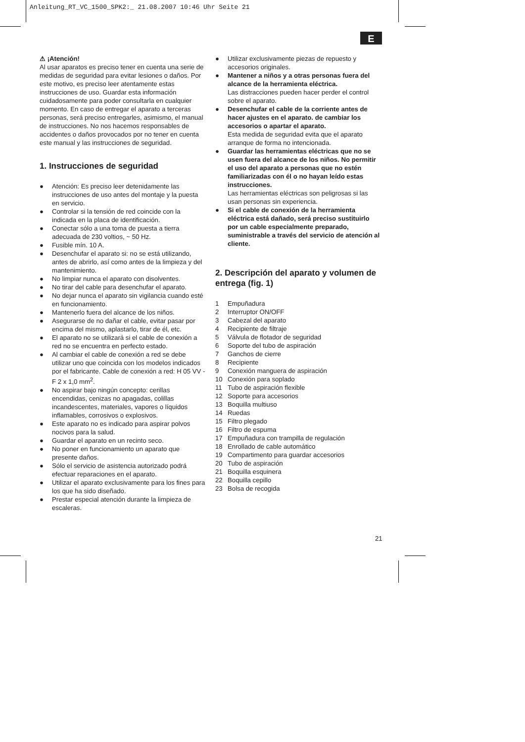Anleitung_RT_VC_1500_SPK2:_ 21.08.2007 10:46 Uhr Seite 21
E
⚠ ¡Atención!
Al usar aparatos es preciso tener en cuenta una serie de medidas de seguridad para evitar lesiones o daños. Por este motivo, es preciso leer atentamente estas instrucciones de uso. Guardar esta información cuidadosamente para poder consultarla en cualquier momento. En caso de entregar el aparato a terceras personas, será preciso entregarles, asimismo, el manual de instrucciones. No nos hacemos responsables de accidentes o daños provocados por no tener en cuenta este manual y las instrucciones de seguridad.
1. Instrucciones de seguridad
● Atención: Es preciso leer detenidamente las instrucciones de uso antes del montaje y la puesta en servicio.
● Controlar si la tensión de red coincide con la indicada en la placa de identificación.
● Conectar sólo a una toma de puesta a tierra adecuada de 230 voltios, ~ 50 Hz.
● Fusible mín. 10 A.
● Desenchufar el aparato si: no se está utilizando, antes de abrirlo, así como antes de la limpieza y del mantenimiento.
● No limpiar nunca el aparato con disolventes.
● No tirar del cable para desenchufar el aparato.
● No dejar nunca el aparato sin vigilancia cuando esté en funcionamiento.
● Mantenerlo fuera del alcance de los niños.
● Asegurarse de no dañar el cable, evitar pasar por encima del mismo, aplastarlo, tirar de él, etc.
● El aparato no se utilizará si el cable de conexión a red no se encuentra en perfecto estado.
● Al cambiar el cable de conexión a red se debe utilizar uno que coincida con los modelos indicados por el fabricante. Cable de conexión a red: H 05 VV - F 2 x 1,0 mm<sup>2</sup>.
● No aspirar bajo ningún concepto: cerillas encendidas, cenizas no apagadas, colillas incandescentes, materiales, vapores o líquidos inflamables, corrosivos o explosivos.
● Este aparato no es indicado para aspirar polvos nocivos para la salud.
● Guardar el aparato en un recinto seco.
● No poner en funcionamiento un aparato que presente daños.
● Sólo el servicio de asistencia autorizado podrá efectuar reparaciones en el aparato.
● Utilizar el aparato exclusivamente para los fines para los que ha sido diseñado.
● Prestar especial atención durante la limpieza de escaleras.
● Utilizar exclusivamente piezas de repuesto y accesorios originales.
● Mantener a niños y a otras personas fuera del alcance de la herramienta eléctrica.
Las distracciones pueden hacer perder el control sobre el aparato.
● Desenchufar el cable de la corriente antes de hacer ajustes en el aparato. de cambiar los accesorios o apartar el aparato.
Esta medida de seguridad evita que el aparato arranque de forma no intencionada.
● Guardar las herramientas eléctricas que no se usen fuera del alcance de los niños. No permitir el uso del aparato a personas que no estén familiarizadas con él o no hayan leído estas instrucciones.
Las herramientas eléctricas son peligrosas si las usan personas sin experiencia.
● Si el cable de conexión de la herramienta eléctrica está dañado, será preciso sustituirlo por un cable especialmente preparado, suministrable a través del servicio de atención al cliente.
2. Descripción del aparato y volumen de entrega (fig. 1)
1 Empuñadura
2 Interruptor ON/OFF
3 Cabezal del aparato
4 Recipiente de filtraje
5 Válvula de flotador de seguridad
6 Soporte del tubo de aspiración
7 Ganchos de cierre
8 Recipiente
9 Conexión manguera de aspiración
10 Conexión para soplado
11 Tubo de aspiración flexible
12 Soporte para accesorios
13 Boquilla multiuso
14 Ruedas
15 Filtro plegado
16 Filtro de espuma
17 Empuñadura con trampilla de regulación
18 Enrollado de cable automático
19 Compartimento para guardar accesorios
20 Tubo de aspiración
21 Boquilla esquinera
22 Boquilla cepillo
23 Bolsa de recogida
21